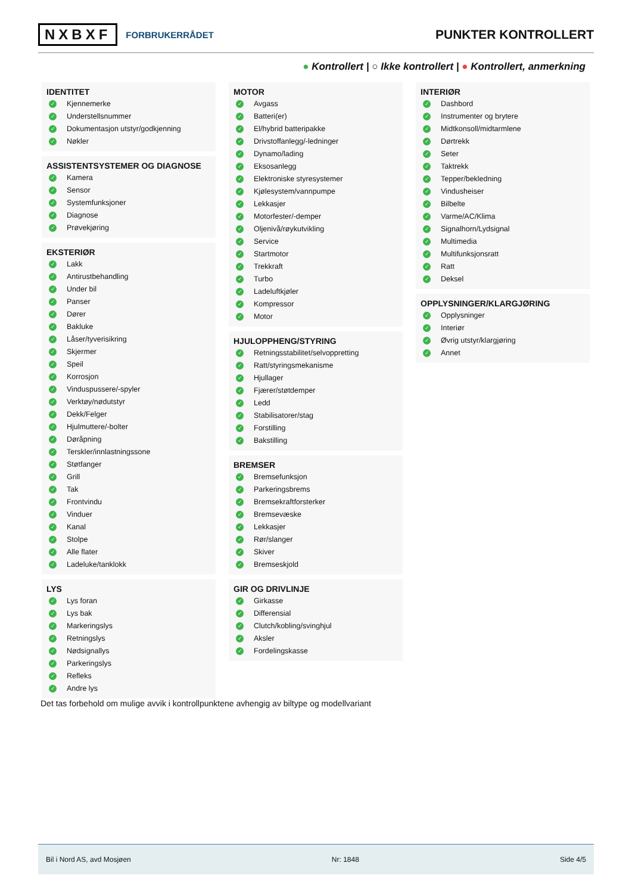NXBXF FORBRUKERRÅDET
PUNKTER KONTROLLERT
● Kontrollert | ○ Ikke kontrollert | ● Kontrollert, anmerkning
IDENTITET
✓ Kjennemerke
✓ Understellsnummer
✓ Dokumentasjon utstyr/godkjenning
✓ Nøkler
ASSISTENTSYSTEMER OG DIAGNOSE
✓ Kamera
✓ Sensor
✓ Systemfunksjoner
✓ Diagnose
✓ Prøvekjøring
EKSTERIØR
✓ Lakk
✓ Antirustbehandling
✓ Under bil
✓ Panser
✓ Dører
✓ Bakluke
✓ Låser/tyverisikring
✓ Skjermer
✓ Speil
✓ Korrosjon
✓ Vinduspussere/-spyler
✓ Verktøy/nødutstyr
✓ Dekk/Felger
✓ Hjulmuttere/-bolter
✓ Døråpning
✓ Terskler/innlastningssone
✓ Støtfanger
✓ Grill
✓ Tak
✓ Frontvindu
✓ Vinduer
✓ Kanal
✓ Stolpe
✓ Alle flater
✓ Ladeluke/tanklokk
LYS
✓ Lys foran
✓ Lys bak
✓ Markeringslys
✓ Retningslys
✓ Nødsignallys
✓ Parkeringslys
✓ Refleks
✓ Andre lys
MOTOR
✓ Avgass
✓ Batteri(er)
✓ El/hybrid batteripakke
✓ Drivstoffanlegg/-ledninger
✓ Dynamo/lading
✓ Eksosanlegg
✓ Elektroniske styresystemer
✓ Kjølesystem/vannpumpe
✓ Lekkasjer
✓ Motorfester/-demper
✓ Oljenivå/røykutvikling
✓ Service
✓ Startmotor
✓ Trekkraft
✓ Turbo
✓ Ladeluftkjøler
✓ Kompressor
✓ Motor
HJULOPPHENG/STYRING
✓ Retningsstabilitet/selvoppretting
✓ Ratt/styringsmekanisme
✓ Hjullager
✓ Fjærer/støtdemper
✓ Ledd
✓ Stabilisatorer/stag
✓ Forstilling
✓ Bakstilling
BREMSER
✓ Bremsefunksjon
✓ Parkeringsbrems
✓ Bremsekraftforsterker
✓ Bremsevæske
✓ Lekkasjer
✓ Rør/slanger
✓ Skiver
✓ Bremseskjold
GIR OG DRIVLINJE
✓ Girkasse
✓ Differensial
✓ Clutch/kobling/svinghjul
✓ Aksler
✓ Fordelingskasse
INTERIØR
✓ Dashbord
✓ Instrumenter og brytere
✓ Midtkonsoll/midtarmlene
✓ Dørtrekk
✓ Seter
✓ Taktrekk
✓ Tepper/bekledning
✓ Vindusheiser
✓ Bilbelte
✓ Varme/AC/Klima
✓ Signalhorn/Lydsignal
✓ Multimedia
✓ Multifunksjonsratt
✓ Ratt
✓ Deksel
OPPLYSNINGER/KLARGJØRING
✓ Opplysninger
✓ Interiør
✓ Øvrig utstyr/klargjøring
✓ Annet
Det tas forbehold om mulige avvik i kontrollpunktene avhengig av biltype og modellvariant
Bil i Nord AS, avd Mosjøen Nr: 1848 Side 4/5